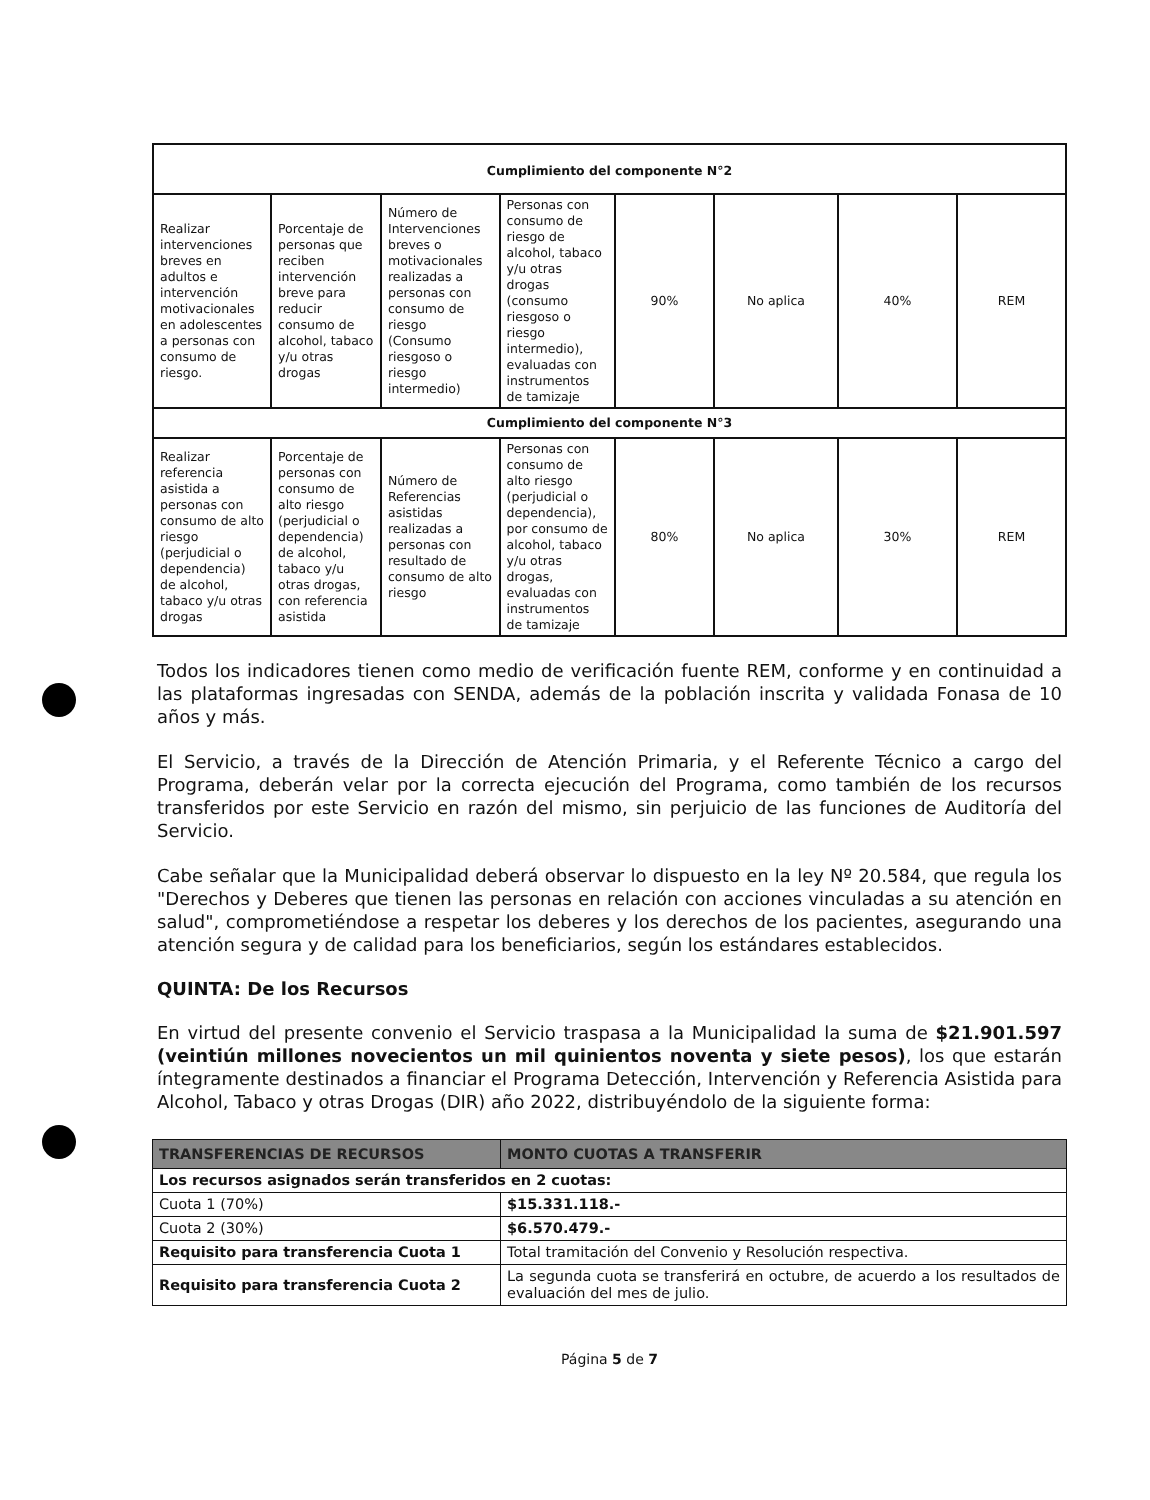| Cumplimiento del componente N°2 | | | | | | | |
| Realizar intervenciones breves en adultos e intervención motivacionales en adolescentes a personas con consumo de riesgo. | Porcentaje de personas que reciben intervención breve para reducir consumo de alcohol, tabaco y/u otras drogas | Número de Intervenciones breves o motivacionales realizadas a personas con consumo de riesgo (Consumo riesgoso o riesgo intermedio) | Personas con consumo de riesgo de alcohol, tabaco y/u otras drogas (consumo riesgoso o riesgo intermedio), evaluadas con instrumentos de tamizaje | 90% | No aplica | 40% | REM |
| Cumplimiento del componente N°3 | | | | | | | |
| Realizar referencia asistida a personas con consumo de alto riesgo (perjudicial o dependencia) de alcohol, tabaco y/u otras drogas | Porcentaje de personas con consumo de alto riesgo (perjudicial o dependencia) de alcohol, tabaco y/u otras drogas, con referencia asistida | Número de Referencias asistidas realizadas a personas con resultado de consumo de alto riesgo | Personas con consumo de alto riesgo (perjudicial o dependencia), por consumo de alcohol, tabaco y/u otras drogas, evaluadas con instrumentos de tamizaje | 80% | No aplica | 30% | REM |
Todos los indicadores tienen como medio de verificación fuente REM, conforme y en continuidad a las plataformas ingresadas con SENDA, además de la población inscrita y validada Fonasa de 10 años y más.
El Servicio, a través de la Dirección de Atención Primaria, y el Referente Técnico a cargo del Programa, deberán velar por la correcta ejecución del Programa, como también de los recursos transferidos por este Servicio en razón del mismo, sin perjuicio de las funciones de Auditoría del Servicio.
Cabe señalar que la Municipalidad deberá observar lo dispuesto en la ley Nº 20.584, que regula los "Derechos y Deberes que tienen las personas en relación con acciones vinculadas a su atención en salud", comprometiéndose a respetar los deberes y los derechos de los pacientes, asegurando una atención segura y de calidad para los beneficiarios, según los estándares establecidos.
QUINTA: De los Recursos
En virtud del presente convenio el Servicio traspasa a la Municipalidad la suma de $21.901.597 (veintiún millones novecientos un mil quinientos noventa y siete pesos), los que estarán íntegramente destinados a financiar el Programa Detección, Intervención y Referencia Asistida para Alcohol, Tabaco y otras Drogas (DIR) año 2022, distribuyéndolo de la siguiente forma:
| TRANSFERENCIAS DE RECURSOS | MONTO CUOTAS A TRANSFERIR |
| Los recursos asignados serán transferidos en 2 cuotas: | |
| Cuota 1 (70%) | $15.331.118.- |
| Cuota 2 (30%) | $6.570.479.- |
| Requisito para transferencia Cuota 1 | Total tramitación del Convenio y Resolución respectiva. |
| Requisito para transferencia Cuota 2 | La segunda cuota se transferirá en octubre, de acuerdo a los resultados de evaluación del mes de julio. |
Página 5 de 7